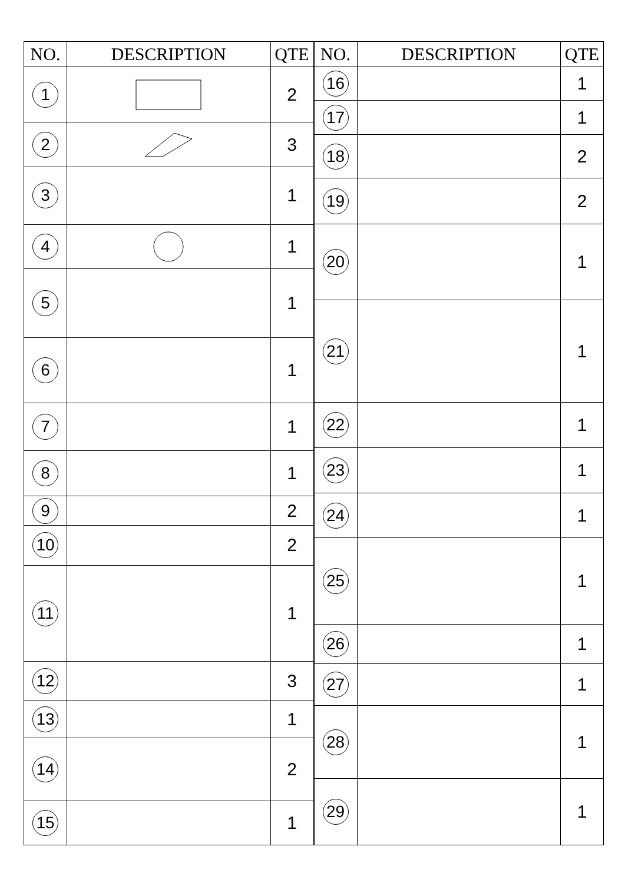| NO. | DESCRIPTION | QTE |
| --- | --- | --- |
| 1 | | 2 |
| 2 | | 3 |
| 3 | | 1 |
| 4 | | 1 |
| 5 | | 1 |
| 6 | | 1 |
| 7 | | 1 |
| 8 | | 1 |
| 9 | | 2 |
| 10 | | 2 |
| 11 | | 1 |
| 12 | | 3 |
| 13 | | 1 |
| 14 | | 2 |
| 15 | | 1 |
| NO. | DESCRIPTION | QTE |
| --- | --- | --- |
| 16 | | 1 |
| 17 | | 1 |
| 18 | | 2 |
| 19 | | 2 |
| 20 | | 1 |
| 21 | | 1 |
| 22 | | 1 |
| 23 | | 1 |
| 24 | | 1 |
| 25 | | 1 |
| 26 | | 1 |
| 27 | | 1 |
| 28 | | 1 |
| 29 | | 1 |